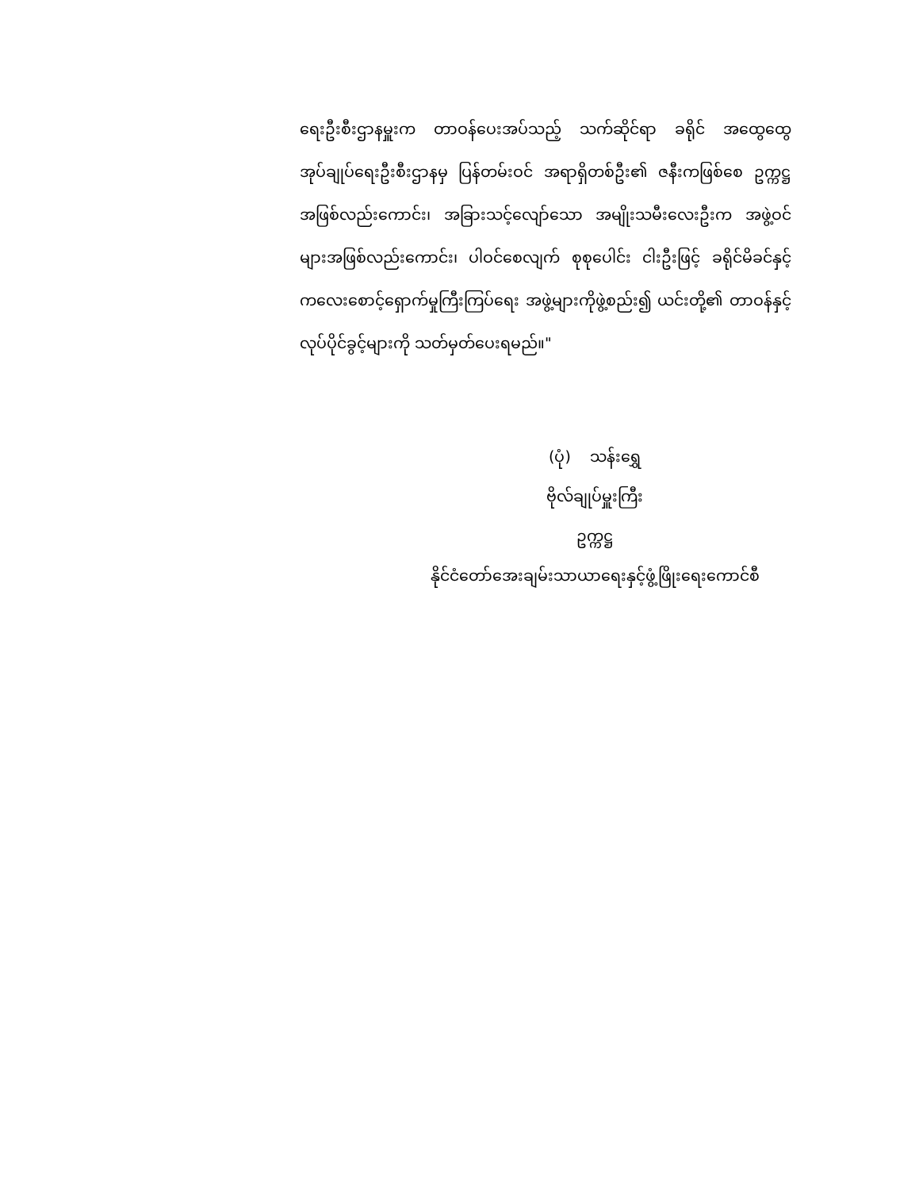ရေးဦးစီးဌာနမှူးက တာဝန်ပေးအပ်သည့် သက်ဆိုင်ရာ ခရိုင် အထွေထွေ အုပ်ချုပ်ရေးဦးစီးဌာနမှ ပြန်တမ်းဝင် အရာရှိတစ်ဦး၏ ဇနီးကဖြစ်စေ ဥက္ကဋ္ဌအဖြစ်လည်းကောင်း၊ အခြားသင့်လျော်သော အမျိုးသမီးလေးဦးက အဖွဲ့ဝင်များအဖြစ်လည်းကောင်း၊ ပါဝင်စေလျက် စုစုပေါင်း ငါးဦးဖြင့် ခရိုင်မိခင်နှင့်ကလေးစောင့်ရှောက်မှုကြီးကြပ်ရေး အဖွဲ့များကိုဖွဲ့စည်း၍ ယင်းတို့၏ တာဝန်နှင့်လုပ်ပိုင်ခွင့်များကို သတ်မှတ်ပေးရမည်။"
(ပုံ) သန်းရွှေ
ဗိုလ်ချုပ်မှူးကြီး
ဥက္ကဋ္ဌ
နိုင်ငံတော်အေးချမ်းသာယာရေးနှင့်ဖွံ့ဖြိုးရေးကောင်စီ